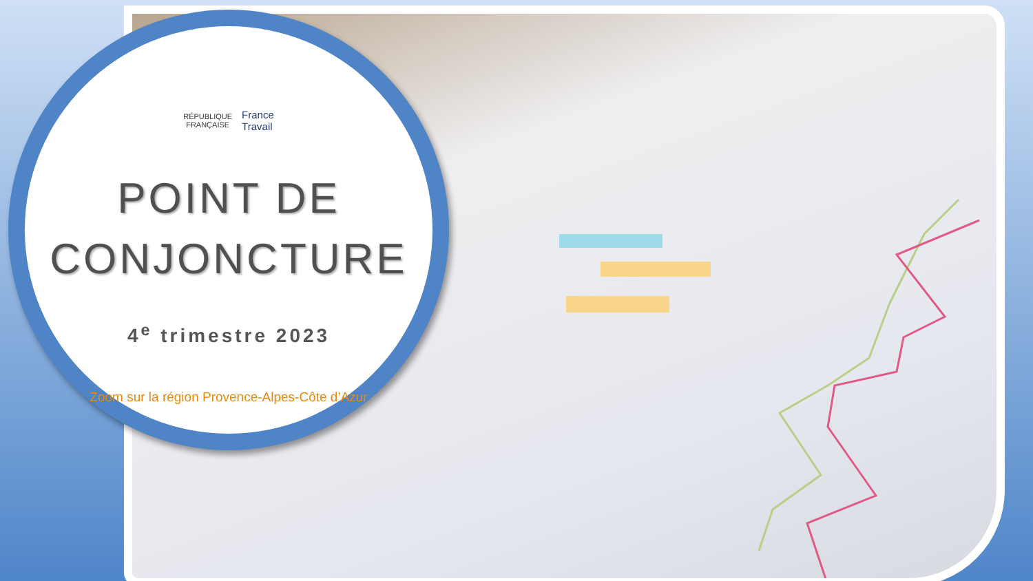RÉPUBLIQUE
FRANÇAISE France
Travail
POINT DE
CONJONCTURE
4<sup>e</sup> trimestre 2023
Zoom sur la région Provence-Alpes-Côte d’Azur